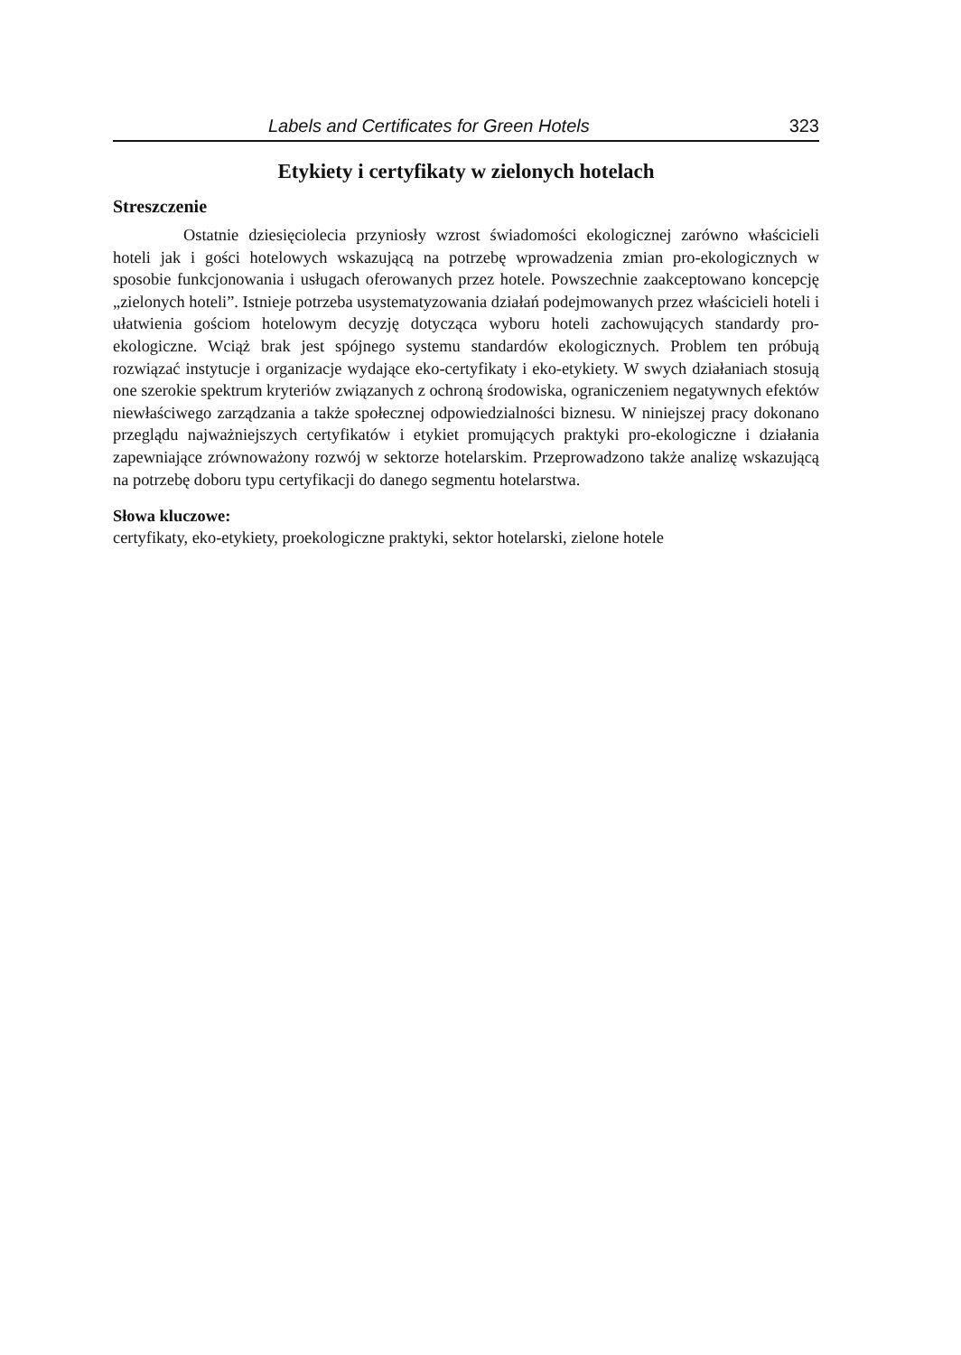Labels and Certificates for Green Hotels 323
Etykiety i certyfikaty w zielonych hotelach
Streszczenie
Ostatnie dziesięciolecia przyniosły wzrost świadomości ekologicznej zarówno właścicieli hoteli jak i gości hotelowych wskazującą na potrzebę wprowadzenia zmian pro-ekologicznych w sposobie funkcjonowania i usługach oferowanych przez hotele. Powszechnie zaakceptowano koncepcję „zielonych hoteli”. Istnieje potrzeba usystematyzowania działań podejmowanych przez właścicieli hoteli i ułatwienia gościom hotelowym decyzję dotycząca wyboru hoteli zachowujących standardy pro-ekologiczne. Wciąż brak jest spójnego systemu standardów ekologicznych. Problem ten próbują rozwiązać instytucje i organizacje wydające eko-certyfikaty i eko-etykiety. W swych działaniach stosują one szerokie spektrum kryteriów związanych z ochroną środowiska, ograniczeniem negatywnych efektów niewłaściwego zarządzania a także społecznej odpowiedzialności biznesu. W niniejszej pracy dokonano przeglądu najważniejszych certyfikatów i etykiet promujących praktyki pro-ekologiczne i działania zapewniające zrównoważony rozwój w sektorze hotelarskim. Przeprowadzono także analizę wskazującą na potrzebę doboru typu certyfikacji do danego segmentu hotelarstwa.
Słowa kluczowe:
certyfikaty, eko-etykiety, proekologiczne praktyki, sektor hotelarski, zielone hotele